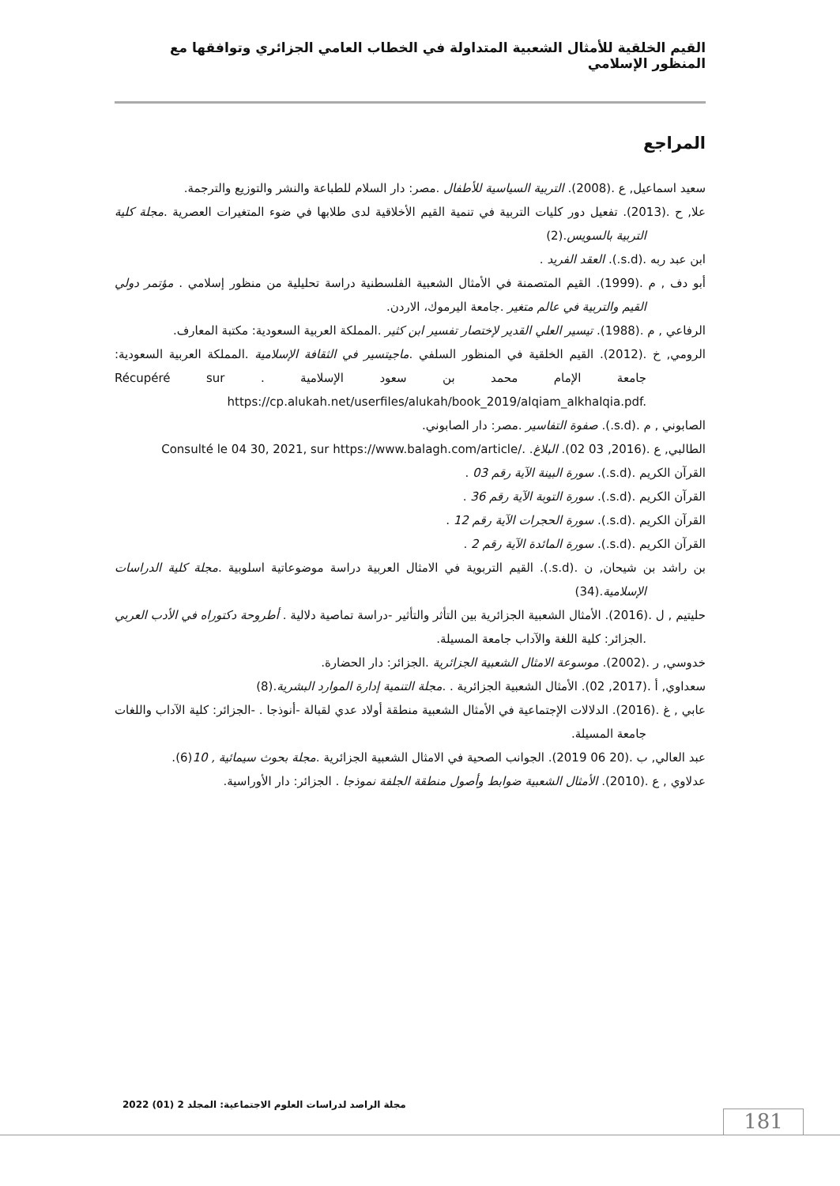القيم الخلقية للأمثال الشعبية المتداولة في الخطاب العامي الجزائري وتوافقها مع المنظور الإسلامي
المراجع
سعيد اسماعيل, ع .(2008). التربية السياسية للأطفال .مصر: دار السلام للطباعة والنشر والتوزيع والترجمة.
علا, ح .(2013). تفعيل دور كليات التربية في تنمية القيم الأخلاقية لدى طلابها في ضوء المتغيرات العصرية .مجلة كلية التربية بالسويس.(2)
ابن عبد ربه .(s.d.). العقد الفريد .
أبو دف , م .(1999). القيم المتصمنة في الأمثال الشعبية الفلسطنية دراسة تحليلية من منظور إسلامي . مؤتمر دولي القيم والتربية في عالم متغير .جامعة اليرموك، الاردن.
الرفاعي , م .(1988). تيسير العلي القدير لإختصار تفسير ابن كثير .المملكة العربية السعودية: مكتبة المعارف.
الرومي, خ .(2012). القيم الخلقية في المنظور السلفي .ماجيتسير في الثقافة الإسلامية .المملكة العربية السعودية: جامعة الإمام محمد بن سعود الإسلامية Récupéré sur . https://cp.alukah.net/userfiles/alukah/book_2019/alqiam_alkhalqia.pdf.
الصابوني , م .(s.d.). صفوة التفاسير .مصر: دار الصابوني.
الطالبي, ع .(2016, 03 02). البلاغ. Consulté le 04 30, 2021, sur https://www.balagh.com/article/.
القرآن الكريم .(s.d.). سورة البينة الآية رقم 03 .
القرآن الكريم .(s.d.). سورة التوبة الآية رقم 36 .
القرآن الكريم .(s.d.). سورة الحجرات الآية رقم 12 .
القرآن الكريم .(s.d.). سورة المائدة الآية رقم 2 .
بن راشد بن شيحان, ن .(s.d.). القيم التربوية في الامثال العربية دراسة موضوعاتية اسلوبية .مجلة كلية الدراسات الإسلامية.(34)
حليتيم , ل .(2016). الأمثال الشعبية الجزائرية بين التأثر والتأثير -دراسة تماصية دلالية . أطروحة دكتوراه في الأدب العربي .الجزائر: كلية اللغة والآداب جامعة المسيلة.
خدوسي, ر .(2002). موسوعة الامثال الشعبية الجزائرية .الجزائر: دار الحضارة.
سعداوي, أ .(2017, 02). الأمثال الشعبية الجزائرية . .مجلة التنمية إدارة الموارد البشرية.(8)
عابي , غ .(2016). الدلالات الإجتماعية في الأمثال الشعبية منطقة أولاد عدي لقبالة -أنوذجا . -الجزائر: كلية الآداب واللغات جامعة المسيلة.
عبد العالي, ب .(20 06 2019). الجوانب الصحية في الامثال الشعبية الجزائرية .مجلة بحوث سيمائية , 10(6).
عدلاوي , ع .(2010). الأمثال الشعبية ضوابط وأصول منطقة الجلفة نموذجا . الجزائر: دار الأوراسية.
مجلة الراصد لدراسات العلوم الاجتماعية: المجلد 2 (01) 2022
181